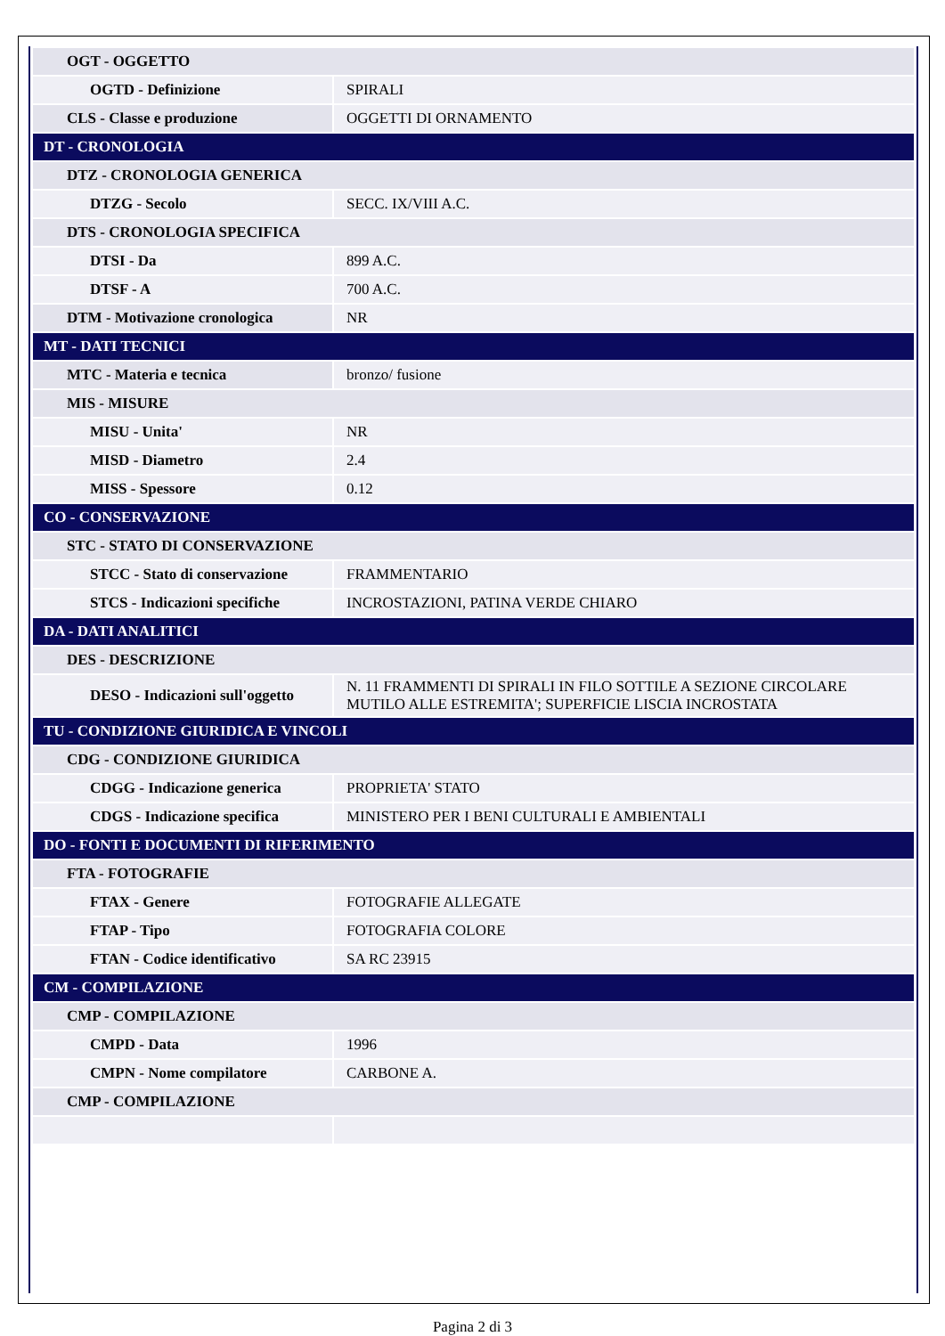| OGT - OGGETTO | |
| OGTD - Definizione | SPIRALI |
| CLS - Classe e produzione | OGGETTI DI ORNAMENTO |
| DT - CRONOLOGIA | |
| DTZ - CRONOLOGIA GENERICA | |
| DTZG - Secolo | SECC. IX/VIII A.C. |
| DTS - CRONOLOGIA SPECIFICA | |
| DTSI - Da | 899 A.C. |
| DTSF - A | 700 A.C. |
| DTM - Motivazione cronologica | NR |
| MT - DATI TECNICI | |
| MTC - Materia e tecnica | bronzo/ fusione |
| MIS - MISURE | |
| MISU - Unita' | NR |
| MISD - Diametro | 2.4 |
| MISS - Spessore | 0.12 |
| CO - CONSERVAZIONE | |
| STC - STATO DI CONSERVAZIONE | |
| STCC - Stato di conservazione | FRAMMENTARIO |
| STCS - Indicazioni specifiche | INCROSTAZIONI, PATINA VERDE CHIARO |
| DA - DATI ANALITICI | |
| DES - DESCRIZIONE | |
| DESO - Indicazioni sull'oggetto | N. 11 FRAMMENTI DI SPIRALI IN FILO SOTTILE A SEZIONE CIRCOLARE MUTILO ALLE ESTREMITA'; SUPERFICIE LISCIA INCROSTATA |
| TU - CONDIZIONE GIURIDICA E VINCOLI | |
| CDG - CONDIZIONE GIURIDICA | |
| CDGG - Indicazione generica | PROPRIETA' STATO |
| CDGS - Indicazione specifica | MINISTERO PER I BENI CULTURALI E AMBIENTALI |
| DO - FONTI E DOCUMENTI DI RIFERIMENTO | |
| FTA - FOTOGRAFIE | |
| FTAX - Genere | FOTOGRAFIE ALLEGATE |
| FTAP - Tipo | FOTOGRAFIA COLORE |
| FTAN - Codice identificativo | SA RC 23915 |
| CM - COMPILAZIONE | |
| CMP - COMPILAZIONE | |
| CMPD - Data | 1996 |
| CMPN - Nome compilatore | CARBONE A. |
| CMP - COMPILAZIONE | |
Pagina 2 di 3